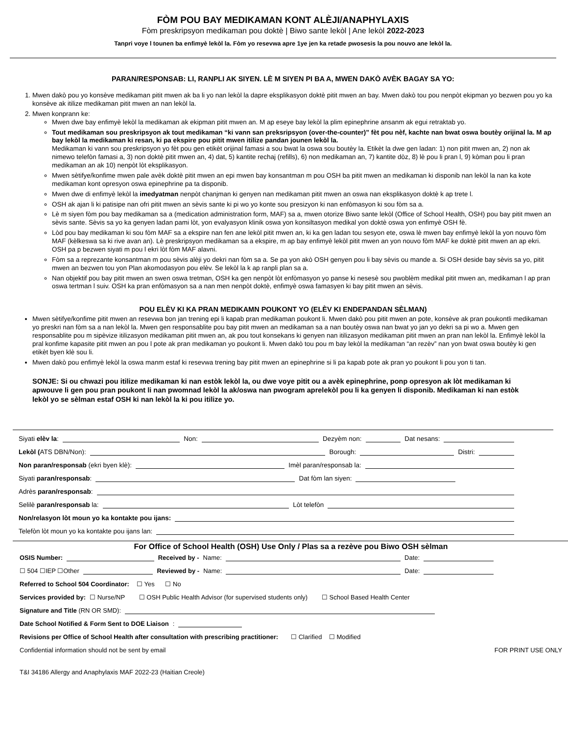FÒM POU BAY MEDIKAMAN KONT ALÈJI/ANAPHYLAXIS
Fòm preskripsyon medikaman pou doktè | Biwo sante lekòl | Ane lekòl 2022-2023
Tanpri voye l tounen ba enfimyè lekòl la. Fòm yo resevwa apre 1ye jen ka retade pwosesis la pou nouvo ane lekòl la.
PARAN/RESPONSAB: LI, RANPLI AK SIYEN. LÈ M SIYEN PI BA A, MWEN DAKÒ AVÈK BAGAY SA YO:
1. Mwen dakò pou yo konsève medikaman pitit mwen ak ba li yo nan lekòl la dapre eksplikasyon doktè pitit mwen an bay. Mwen dakò tou pou nenpòt ekipman yo bezwen pou yo ka konsève ak itilize medikaman pitit mwen an nan lekòl la.
2. Mwen konprann ke:
Mwen dwe bay enfimyè lekòl la medikaman ak ekipman pitit mwen an. M ap eseye bay lekòl la plim epinephrine ansanm ak egui retraktab yo.
Tout medikaman sou preskripsyon ak tout medikaman “ki vann san preksripsyon (over-the-counter)” fèt pou nèf, kachte nan bwat oswa boutèy orijinal la. M ap bay lekòl la medikaman ki resan, ki pa ekspire pou pitit mwen itilize pandan jounen lekòl la.
Medikaman ki vann sou preskripsyon yo fèt pou gen etikèt orijinal famasi a sou bwat la oswa sou boutèy la. Etikèt la dwe gen ladan: 1) non pitit mwen an, 2) non ak nimewo telefòn famasi a, 3) non doktè pitit mwen an, 4) dat, 5) kantite rechaj (refills), 6) non medikaman an, 7) kantite dòz, 8) lè pou li pran l, 9) kòman pou li pran medikaman an ak 10) nenpòt lòt eksplikasyon.
Mwen sètifye/konfime mwen pale avèk doktè pitit mwen an epi mwen bay konsantman m pou OSH ba pitit mwen an medikaman ki disponib nan lekòl la nan ka kote medikaman kont opresyon oswa epinephrine pa ta disponib.
Mwen dwe di enfimyè lekòl la imedyatman nenpòt chanjman ki genyen nan medikaman pitit mwen an oswa nan eksplikasyon doktè k ap trete l.
OSH ak ajan li ki patisipe nan ofri pitit mwen an sèvis sante ki pi wo yo konte sou presizyon ki nan enfòmasyon ki sou fòm sa a.
Lè m siyen fòm pou bay medikaman sa a (medication administration form, MAF) sa a, mwen otorize Biwo sante lekòl (Office of School Health, OSH) pou bay pitit mwen an sèvis sante. Sèvis sa yo ka genyen ladan pami lòt, yon evalyasyon klinik oswa yon konsiltasyon medikal yon doktè oswa yon enfimyè OSH fè.
Lòd pou bay medikaman ki sou fòm MAF sa a ekspire nan fen ane lekòl pitit mwen an, ki ka gen ladan tou sesyon ete, oswa lè mwen bay enfimyè lekòl la yon nouvo fòm MAF (kèlkeswa sa ki rive avan an). Lè preskripsyon medikaman sa a ekspire, m ap bay enfimyè lekòl pitit mwen an yon nouvo fòm MAF ke doktè pitit mwen an ap ekri. OSH pa p bezwen siyati m pou l ekri lòt fòm MAF alavni.
Fòm sa a reprezante konsantman m pou sèvis alèji yo dekri nan fòm sa a. Se pa yon akò OSH genyen pou li bay sèvis ou mande a. Si OSH deside bay sèvis sa yo, pitit mwen an bezwen tou yon Plan akomodasyon pou elèv. Se lekòl la k ap ranpli plan sa a.
Nan objektif pou bay pitit mwen an swen oswa tretman, OSH ka gen nenpòt lòt enfòmasyon yo panse ki nesesè sou pwoblèm medikal pitit mwen an, medikaman l ap pran oswa tertman l suiv. OSH ka pran enfòmasyon sa a nan men nenpòt doktè, enfimyè oswa famasyen ki bay pitit mwen an sèvis.
POU ELÈV KI KA PRAN MEDIKAMN POUKONT YO (ELÈV KI ENDEPANDAN SÈLMAN)
Mwen sètifye/konfime pitit mwen an resevwa bon jan trening epi li kapab pran medikaman poukont li. Mwen dakò pou pitit mwen an pote, konsève ak pran poukontli medikaman yo preskri nan fòm sa a nan lekòl la. Mwen gen responsablite pou bay pitit mwen an medikaman sa a nan boutèy oswa nan bwat yo jan yo dekri sa pi wo a. Mwen gen responsablite pou m sipèvize itilizasyon medikaman pitit mwen an, ak pou tout konsekans ki genyen nan itilizasyon medikaman pitit mwen an pran nan lekòl la. Enfimyè lekòl la pral konfime kapasite pitit mwen an pou l pote ak pran medikaman yo poukont li. Mwen dakò tou pou m bay lekòl la medikaman “an rezèv” nan yon bwat oswa boutèy ki gen etikèt byen klè sou li.
Mwen dakò pou enfimyè lekòl la oswa manm estaf ki resevwa trening bay pitit mwen an epinephrine si li pa kapab pote ak pran yo poukont li pou yon ti tan.
SONJE: Si ou chwazi pou itilize medikaman ki nan estòk lekòl la, ou dwe voye pitit ou a avèk epinephrine, ponp opresyon ak lòt medikaman ki apwouve li gen pou pran poukont li nan pwomnad lekòl la ak/oswa nan pwogram aprelekòl pou li ka genyen li disponib. Medikaman ki nan estòk lekòl yo se sèlman estaf OSH ki nan lekòl la ki pou itilize yo.
Siyati elèv la: Non: Dezyèm non: Dat nesans:
Lekòl (ATS DBN/Non): Borough: Distri:
Non paran/responsab (ekri byen klè): Imèl paran/responsab la:
Siyati paran/responsab: Dat fòm lan siyen:
Adrès paran/responsab:
Selilè paran/responsab la: Lòt telefòn
Non/relasyon lòt moun yo ka kontakte pou ijans:
Telefòn lòt moun yo ka kontakte pou ijans lan:
For Office of School Health (OSH) Use Only / Plas sa a rezève pou Biwo OSH sèlman
OSIS Number: Received by - Name: Date:
☐ 504 ☐IEP ☐Other Reviewed by - Name: Date:
Referred to School 504 Coordinator: ☐ Yes ☐ No
Services provided by: ☐ Nurse/NP ☐ OSH Public Health Advisor (for supervised students only) ☐ School Based Health Center
Signature and Title (RN OR SMD):
Date School Notified & Form Sent to DOE Liaison:
Revisions per Office of School Health after consultation with prescribing practitioner: ☐ Clarified ☐ Modified
Confidential information should not be sent by email FOR PRINT USE ONLY
T&I 34186 Allergy and Anaphylaxis MAF 2022-23 (Haitian Creole)